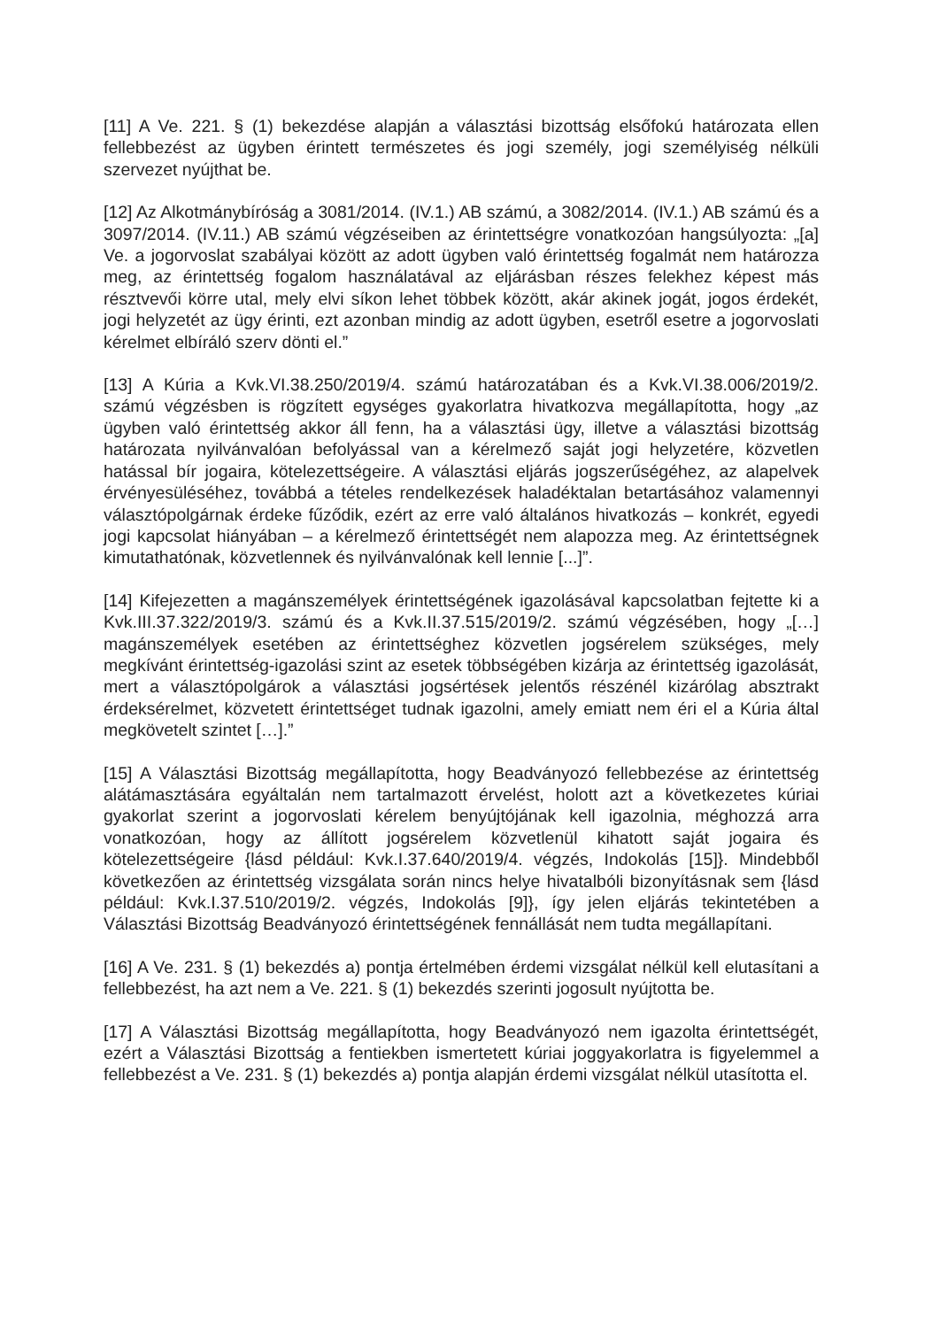[11] A Ve. 221. § (1) bekezdése alapján a választási bizottság elsőfokú határozata ellen fellebbezést az ügyben érintett természetes és jogi személy, jogi személyiség nélküli szervezet nyújthat be.
[12] Az Alkotmánybíróság a 3081/2014. (IV.1.) AB számú, a 3082/2014. (IV.1.) AB számú és a 3097/2014. (IV.11.) AB számú végzéseiben az érintettségre vonatkozóan hangsúlyozta: „[a] Ve. a jogorvoslat szabályai között az adott ügyben való érintettség fogalmát nem határozza meg, az érintettség fogalom használatával az eljárásban részes felekhez képest más résztvevői körre utal, mely elvi síkon lehet többek között, akár akinek jogát, jogos érdekét, jogi helyzetét az ügy érinti, ezt azonban mindig az adott ügyben, esetről esetre a jogorvoslati kérelmet elbíráló szerv dönti el.”
[13] A Kúria a Kvk.VI.38.250/2019/4. számú határozatában és a Kvk.VI.38.006/2019/2. számú végzésben is rögzített egységes gyakorlatra hivatkozva megállapította, hogy „az ügyben való érintettség akkor áll fenn, ha a választási ügy, illetve a választási bizottság határozata nyilvánvalóan befolyással van a kérelmező saját jogi helyzetére, közvetlen hatással bír jogaira, kötelezettségeire. A választási eljárás jogszerűségéhez, az alapelvek érvényesüléséhez, továbbá a tételes rendelkezések haladéktalan betartásához valamennyi választópolgárnak érdeke fűződik, ezért az erre való általános hivatkozás – konkrét, egyedi jogi kapcsolat hiányában – a kérelmező érintettségét nem alapozza meg. Az érintettségnek kimutathatónak, közvetlennek és nyilvánvalónak kell lennie [...]”.
[14] Kifejezetten a magánszemélyek érintettségének igazolásával kapcsolatban fejtette ki a Kvk.III.37.322/2019/3. számú és a Kvk.II.37.515/2019/2. számú végzésében, hogy „[…] magánszemélyek esetében az érintettséghez közvetlen jogsérelem szükséges, mely megkívánt érintettség-igazolási szint az esetek többségében kizárja az érintettség igazolását, mert a választópolgárok a választási jogsértések jelentős részénél kizárólag absztrakt érdeksérelmet, közvetett érintettséget tudnak igazolni, amely emiatt nem éri el a Kúria által megkövetelt szintet […].”
[15] A Választási Bizottság megállapította, hogy Beadványozó fellebbezése az érintettség alátámasztására egyáltalán nem tartalmazott érvelést, holott azt a következetes kúriai gyakorlat szerint a jogorvoslati kérelem benyújtójának kell igazolnia, méghozzá arra vonatkozóan, hogy az állított jogsérelem közvetlenül kihatott saját jogaira és kötelezettségeire {lásd például: Kvk.I.37.640/2019/4. végzés, Indokolás [15]}. Mindebből következően az érintettség vizsgálata során nincs helye hivatalbóli bizonyításnak sem {lásd például: Kvk.I.37.510/2019/2. végzés, Indokolás [9]}, így jelen eljárás tekintetében a Választási Bizottság Beadványozó érintettségének fennállását nem tudta megállapítani.
[16] A Ve. 231. § (1) bekezdés a) pontja értelmében érdemi vizsgálat nélkül kell elutasítani a fellebbezést, ha azt nem a Ve. 221. § (1) bekezdés szerinti jogosult nyújtotta be.
[17] A Választási Bizottság megállapította, hogy Beadványozó nem igazolta érintettségét, ezért a Választási Bizottság a fentiekben ismertetett kúriai joggyakorlatra is figyelemmel a fellebbezést a Ve. 231. § (1) bekezdés a) pontja alapján érdemi vizsgálat nélkül utasította el.